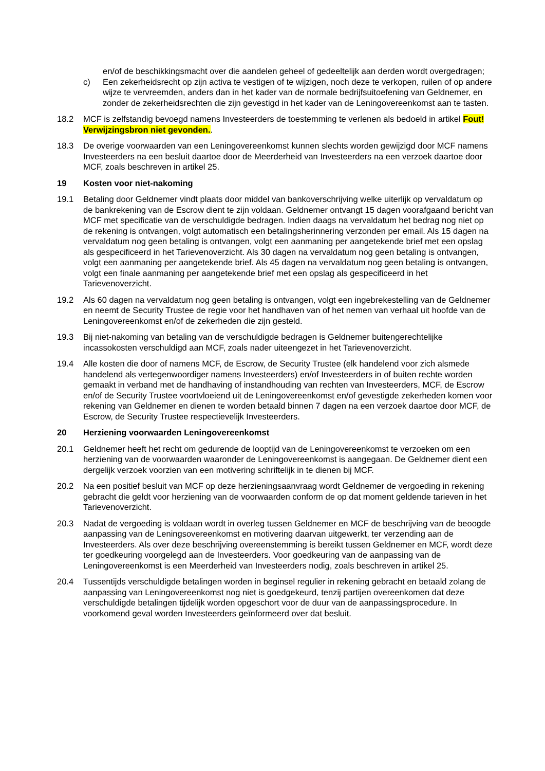en/of de beschikkingsmacht over die aandelen geheel of gedeeltelijk aan derden wordt overgedragen;
c) Een zekerheidsrecht op zijn activa te vestigen of te wijzigen, noch deze te verkopen, ruilen of op andere wijze te vervreemden, anders dan in het kader van de normale bedrijfsuitoefening van Geldnemer, en zonder de zekerheidsrechten die zijn gevestigd in het kader van de Leningovereenkomst aan te tasten.
18.2 MCF is zelfstandig bevoegd namens Investeerders de toestemming te verlenen als bedoeld in artikel Fout! Verwijzingsbron niet gevonden..
18.3 De overige voorwaarden van een Leningovereenkomst kunnen slechts worden gewijzigd door MCF namens Investeerders na een besluit daartoe door de Meerderheid van Investeerders na een verzoek daartoe door MCF, zoals beschreven in artikel 25.
19 Kosten voor niet-nakoming
19.1 Betaling door Geldnemer vindt plaats door middel van bankoverschrijving welke uiterlijk op vervaldatum op de bankrekening van de Escrow dient te zijn voldaan. Geldnemer ontvangt 15 dagen voorafgaand bericht van MCF met specificatie van de verschuldigde bedragen. Indien daags na vervaldatum het bedrag nog niet op de rekening is ontvangen, volgt automatisch een betalingsherinnering verzonden per email. Als 15 dagen na vervaldatum nog geen betaling is ontvangen, volgt een aanmaning per aangetekende brief met een opslag als gespecificeerd in het Tarievenoverzicht. Als 30 dagen na vervaldatum nog geen betaling is ontvangen, volgt een aanmaning per aangetekende brief. Als 45 dagen na vervaldatum nog geen betaling is ontvangen, volgt een finale aanmaning per aangetekende brief met een opslag als gespecificeerd in het Tarievenoverzicht.
19.2 Als 60 dagen na vervaldatum nog geen betaling is ontvangen, volgt een ingebrekestelling van de Geldnemer en neemt de Security Trustee de regie voor het handhaven van of het nemen van verhaal uit hoofde van de Leningovereenkomst en/of de zekerheden die zijn gesteld.
19.3 Bij niet-nakoming van betaling van de verschuldigde bedragen is Geldnemer buitengerechtelijke incassokosten verschuldigd aan MCF, zoals nader uiteengezet in het Tarievenoverzicht.
19.4 Alle kosten die door of namens MCF, de Escrow, de Security Trustee (elk handelend voor zich alsmede handelend als vertegenwoordiger namens Investeerders) en/of Investeerders in of buiten rechte worden gemaakt in verband met de handhaving of instandhouding van rechten van Investeerders, MCF, de Escrow en/of de Security Trustee voortvloeiend uit de Leningovereenkomst en/of gevestigde zekerheden komen voor rekening van Geldnemer en dienen te worden betaald binnen 7 dagen na een verzoek daartoe door MCF, de Escrow, de Security Trustee respectievelijk Investeerders.
20 Herziening voorwaarden Leningovereenkomst
20.1 Geldnemer heeft het recht om gedurende de looptijd van de Leningovereenkomst te verzoeken om een herziening van de voorwaarden waaronder de Leningovereenkomst is aangegaan. De Geldnemer dient een dergelijk verzoek voorzien van een motivering schriftelijk in te dienen bij MCF.
20.2 Na een positief besluit van MCF op deze herzieningsaanvraag wordt Geldnemer de vergoeding in rekening gebracht die geldt voor herziening van de voorwaarden conform de op dat moment geldende tarieven in het Tarievenoverzicht.
20.3 Nadat de vergoeding is voldaan wordt in overleg tussen Geldnemer en MCF de beschrijving van de beoogde aanpassing van de Leningsovereenkomst en motivering daarvan uitgewerkt, ter verzending aan de Investeerders. Als over deze beschrijving overeenstemming is bereikt tussen Geldnemer en MCF, wordt deze ter goedkeuring voorgelegd aan de Investeerders. Voor goedkeuring van de aanpassing van de Leningovereenkomst is een Meerderheid van Investeerders nodig, zoals beschreven in artikel 25.
20.4 Tussentijds verschuldigde betalingen worden in beginsel regulier in rekening gebracht en betaald zolang de aanpassing van Leningovereenkomst nog niet is goedgekeurd, tenzij partijen overeenkomen dat deze verschuldigde betalingen tijdelijk worden opgeschort voor de duur van de aanpassingsprocedure. In voorkomend geval worden Investeerders geïnformeerd over dat besluit.